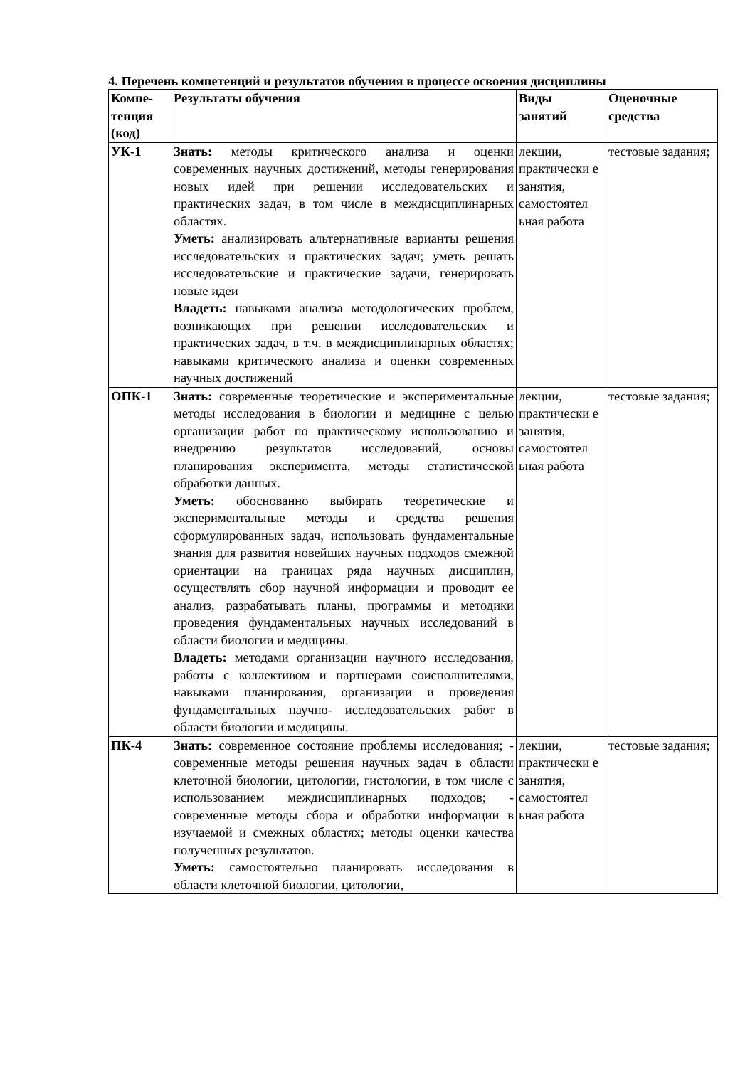4. Перечень компетенций и результатов обучения в процессе освоения дисциплины
| Компе-тенция (код) | Результаты обучения | Виды занятий | Оценочные средства |
| --- | --- | --- | --- |
| УК-1 | Знать: методы критического анализа и оценки современных научных достижений, методы генерирования новых идей при решении исследовательских и практических задач, в том числе в междисциплинарных областях. Уметь: анализировать альтернативные варианты решения исследовательских и практических задач; уметь решать исследовательские и практические задачи, генерировать новые идеи Владеть: навыками анализа методологических проблем, возникающих при решении исследовательских и практических задач, в т.ч. в междисциплинарных областях; навыками критического анализа и оценки современных научных достижений | лекции, практически е занятия, самостоятел ьная работа | тестовые задания; |
| ОПК-1 | Знать: современные теоретические и экспериментальные методы исследования в биологии и медицине с целью организации работ по практическому использованию и внедрению результатов исследований, основы планирования эксперимента, методы статистической обработки данных. Уметь: обоснованно выбирать теоретические и экспериментальные методы и средства решения сформулированных задач, использовать фундаментальные знания для развития новейших научных подходов смежной ориентации на границах ряда научных дисциплин, осуществлять сбор научной информации и проводит ее анализ, разрабатывать планы, программы и методики проведения фундаментальных научных исследований в области биологии и медицины. Владеть: методами организации научного исследования, работы с коллективом и партнерами соисполнителями, навыками планирования, организации и проведения фундаментальных научно- исследовательских работ в области биологии и медицины. | лекции, практически е занятия, самостоятел ьная работа | тестовые задания; |
| ПК-4 | Знать: современное состояние проблемы исследования; - современные методы решения научных задач в области клеточной биологии, цитологии, гистологии, в том числе с использованием междисциплинарных подходов; - современные методы сбора и обработки информации в изучаемой и смежных областях; методы оценки качества полученных результатов. Уметь: самостоятельно планировать исследования в области клеточной биологии, цитологии, | лекции, практически е занятия, самостоятел ьная работа | тестовые задания; |